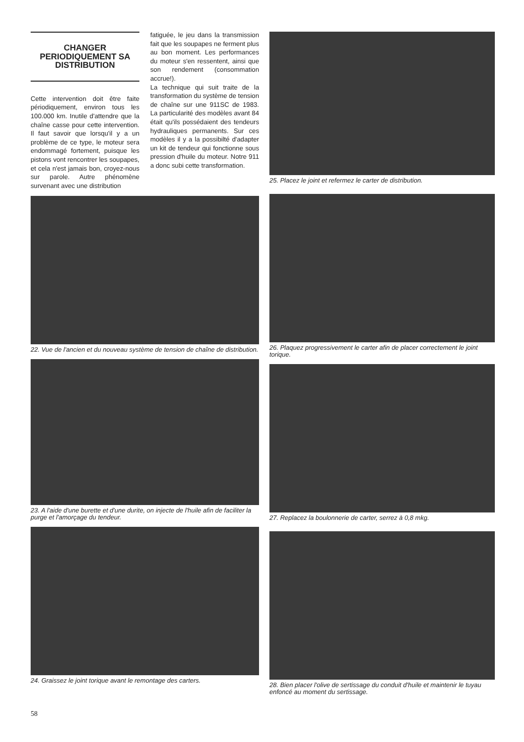CHANGER PERIODIQUEMENT SA DISTRIBUTION
Cette intervention doit être faite périodiquement, environ tous les 100.000 km. Inutile d'attendre que la chaîne casse pour cette intervention. Il faut savoir que lorsqu'il y a un problème de ce type, le moteur sera endommagé fortement, puisque les pistons vont rencontrer les soupapes, et cela n'est jamais bon, croyez-nous sur parole. Autre phénomène survenant avec une distribution
fatiguée, le jeu dans la transmission fait que les soupapes ne ferment plus au bon moment. Les performances du moteur s'en ressentent, ainsi que son rendement (consommation accrue!).
La technique qui suit traite de la transformation du système de tension de chaîne sur une 911SC de 1983. La particularité des modèles avant 84 était qu'ils possédaient des tendeurs hydrauliques permanents. Sur ces modèles il y a la possibilté d'adapter un kit de tendeur qui fonctionne sous pression d'huile du moteur. Notre 911 a donc subi cette transformation.
22. Vue de l'ancien et du nouveau système de tension de chaîne de distribution.
23. A l'aide d'une burette et d'une durite, on injecte de l'huile afin de faciliter la purge et l'amorçage du tendeur.
24. Graissez le joint torique avant le remontage des carters.
25. Placez le joint et refermez le carter de distribution.
26. Plaquez progressivement le carter afin de placer correctement le joint torique.
27. Replacez la boulonnerie de carter, serrez à 0,8 mkg.
28. Bien placer l'olive de sertissage du conduit d'huile et maintenir le tuyau enfoncé au moment du sertissage.
58